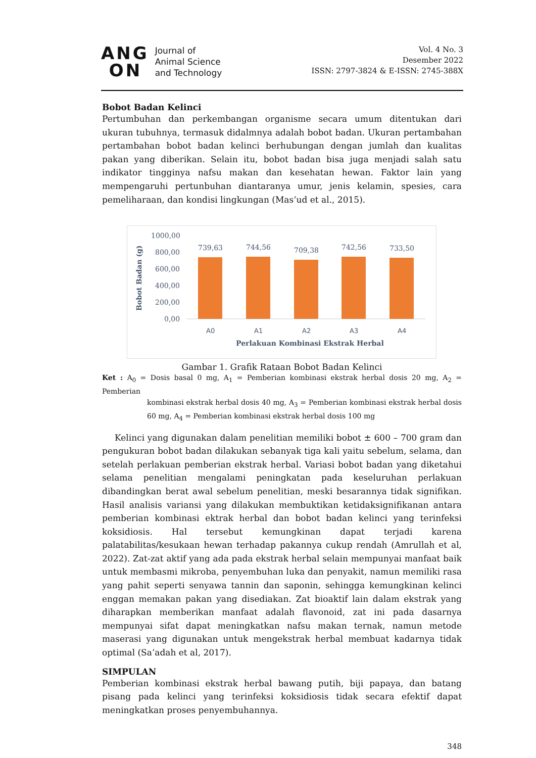ANG
ON
Journal of
Animal Science
and Technology
Vol. 4 No. 3
Desember 2022
ISSN: 2797-3824 & E-ISSN: 2745-388X
Bobot Badan Kelinci
Pertumbuhan dan perkembangan organisme secara umum ditentukan dari ukuran tubuhnya, termasuk didalmnya adalah bobot badan. Ukuran pertambahan pertambahan bobot badan kelinci berhubungan dengan jumlah dan kualitas pakan yang diberikan. Selain itu, bobot badan bisa juga menjadi salah satu indikator tingginya nafsu makan dan kesehatan hewan. Faktor lain yang mempengaruhi pertunbuhan diantaranya umur, jenis kelamin, spesies, cara pemeliharaan, dan kondisi lingkungan (Mas’ud et al., 2015).
Bobot Badan (g)
1000,00
800,00
600,00
400,00
200,00
0,00
739,63
744,56
709,38
742,56
733,50
A0
A1
A2
A3
A4
Perlakuan Kombinasi Ekstrak Herbal
Gambar 1. Grafik Rataan Bobot Badan Kelinci
Ket : A<sub>0</sub> = Dosis basal 0 mg, A<sub>1</sub> = Pemberian kombinasi ekstrak herbal dosis 20 mg, A<sub>2</sub> = Pemberian
kombinasi ekstrak herbal dosis 40 mg, A<sub>3</sub> = Pemberian kombinasi ekstrak herbal dosis 60 mg, A<sub>4</sub> = Pemberian kombinasi ekstrak herbal dosis 100 mg
Kelinci yang digunakan dalam penelitian memiliki bobot ± 600 – 700 gram dan pengukuran bobot badan dilakukan sebanyak tiga kali yaitu sebelum, selama, dan setelah perlakuan pemberian ekstrak herbal. Variasi bobot badan yang diketahui selama penelitian mengalami peningkatan pada keseluruhan perlakuan dibandingkan berat awal sebelum penelitian, meski besarannya tidak signifikan. Hasil analisis variansi yang dilakukan membuktikan ketidaksignifikanan antara pemberian kombinasi ektrak herbal dan bobot badan kelinci yang terinfeksi koksidiosis. Hal tersebut kemungkinan dapat terjadi karena palatabilitas/kesukaan hewan terhadap pakannya cukup rendah (Amrullah et al, 2022). Zat-zat aktif yang ada pada ekstrak herbal selain mempunyai manfaat baik untuk membasmi mikroba, penyembuhan luka dan penyakit, namun memiliki rasa yang pahit seperti senyawa tannin dan saponin, sehingga kemungkinan kelinci enggan memakan pakan yang disediakan. Zat bioaktif lain dalam ekstrak yang diharapkan memberikan manfaat adalah flavonoid, zat ini pada dasarnya mempunyai sifat dapat meningkatkan nafsu makan ternak, namun metode maserasi yang digunakan untuk mengekstrak herbal membuat kadarnya tidak optimal (Sa’adah et al, 2017).
SIMPULAN
Pemberian kombinasi ekstrak herbal bawang putih, biji papaya, dan batang pisang pada kelinci yang terinfeksi koksidiosis tidak secara efektif dapat meningkatkan proses penyembuhannya.
348